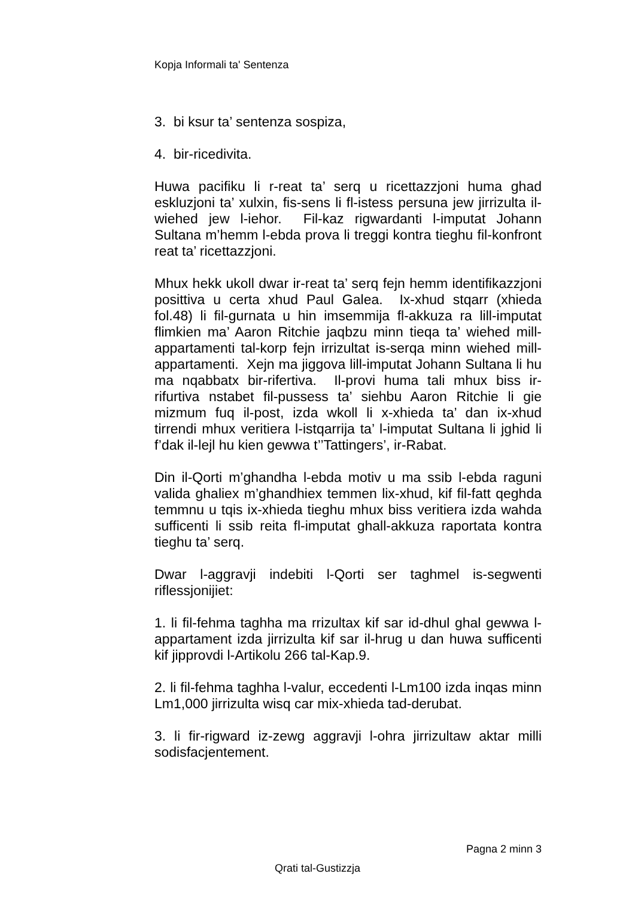Kopja Informali ta' Sentenza
3. bi ksur ta’ sentenza sospiza,
4. bir-ricedivita.
Huwa pacifiku li r-reat ta’ serq u ricettazzjoni huma ghad eskluzjoni ta’ xulxin, fis-sens li fl-istess persuna jew jirrizulta il-wiehed jew l-iehor. Fil-kaz rigwardanti l-imputat Johann Sultana m’hemm l-ebda prova li treggi kontra tieghu fil-konfront reat ta’ ricettazzjoni.
Mhux hekk ukoll dwar ir-reat ta’ serq fejn hemm identifikazzjoni posittiva u certa xhud Paul Galea. Ix-xhud stqarr (xhieda fol.48) li fil-gurnata u hin imsemmija fl-akkuza ra lill-imputat flimkien ma’ Aaron Ritchie jaqbzu minn tieqa ta’ wiehed mill-appartamenti tal-korp fejn irrizultat is-serqa minn wiehed mill-appartamenti. Xejn ma jiggova lill-imputat Johann Sultana li hu ma nqabbatx bir-rifertiva. Il-provi huma tali mhux biss ir-rifurtiva nstabet fil-pussess ta’ siehbu Aaron Ritchie li gie mizmum fuq il-post, izda wkoll li x-xhieda ta’ dan ix-xhud tirrendi mhux veritiera l-istqarrija ta’ l-imputat Sultana li jghid li f’dak il-lejl hu kien gewwa t’’Tattingers’, ir-Rabat.
Din il-Qorti m’ghandha l-ebda motiv u ma ssib l-ebda raguni valida ghaliex m’ghandhiex temmen lix-xhud, kif fil-fatt qeghda temmnu u tqis ix-xhieda tieghu mhux biss veritiera izda wahda sufficenti li ssib reita fl-imputat ghall-akkuza raportata kontra tieghu ta’ serq.
Dwar l-aggravji indebiti l-Qorti ser taghmel is-segwenti riflessjonijiet:
1. li fil-fehma taghha ma rrizultax kif sar id-dhul ghal gewwa l-appartament izda jirrizulta kif sar il-hrug u dan huwa sufficenti kif jipprovdi l-Artikolu 266 tal-Kap.9.
2. li fil-fehma taghha l-valur, eccedenti l-Lm100 izda inqas minn Lm1,000 jirrizulta wisq car mix-xhieda tad-derubat.
3. li fir-rigward iz-zewg aggravji l-ohra jirrizultaw aktar milli sodisfacjentement.
Pagna 2 minn 3
Qrati tal-Gustizzja